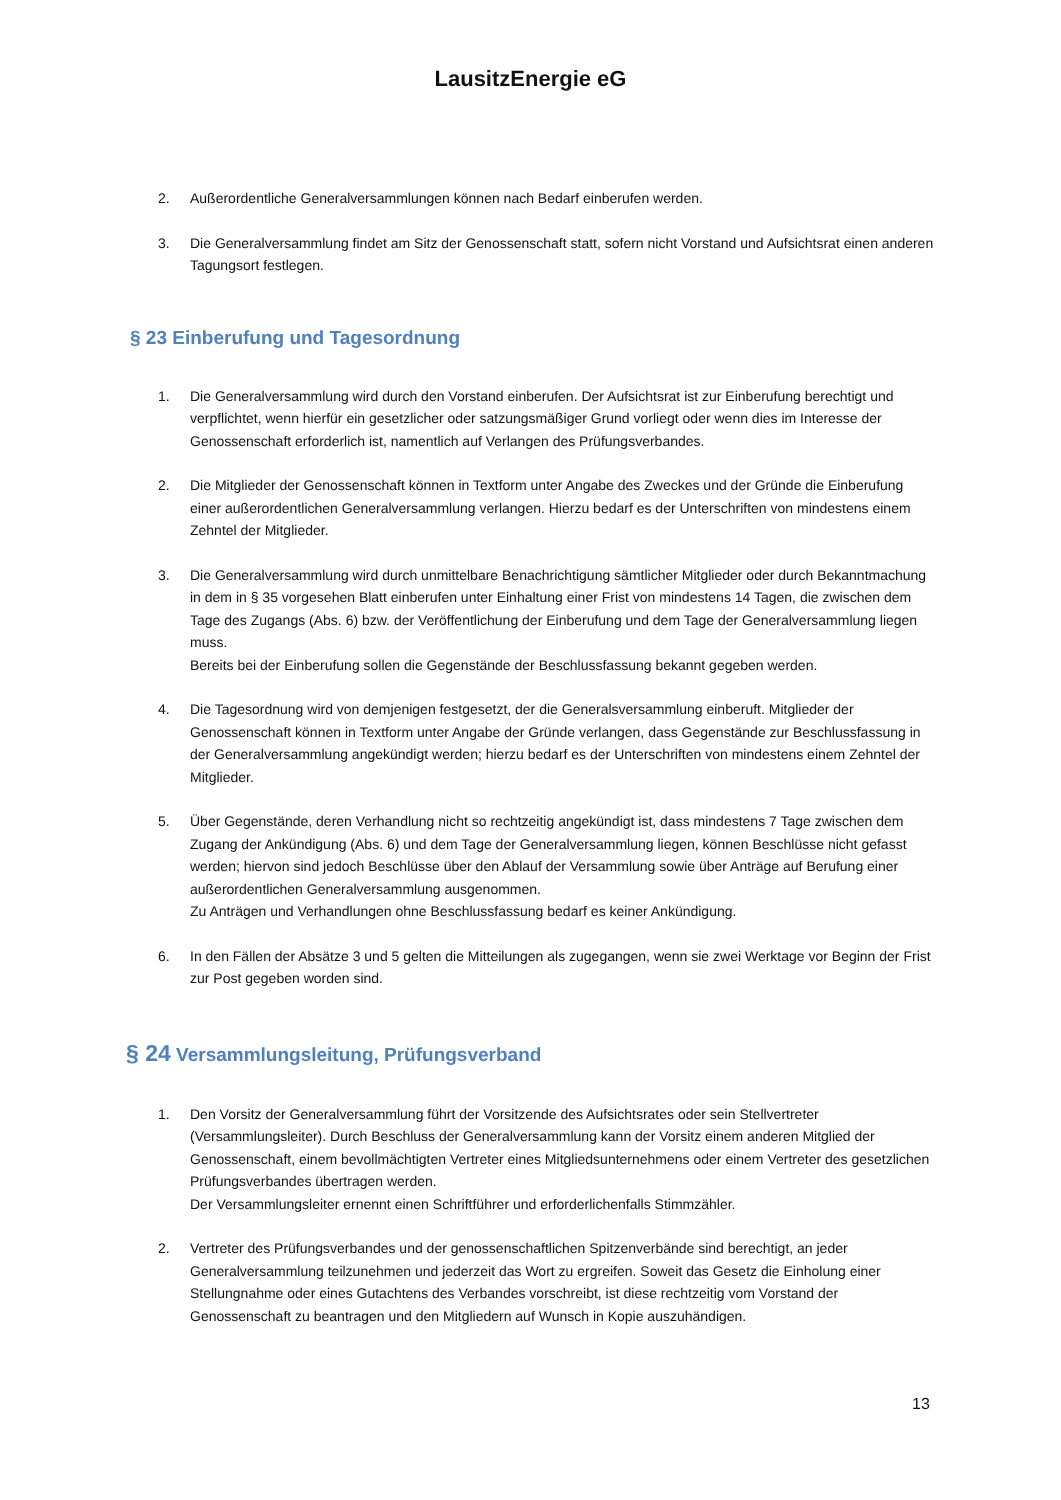LausitzEnergie eG
2. Außerordentliche Generalversammlungen können nach Bedarf einberufen werden.
3. Die Generalversammlung findet am Sitz der Genossenschaft statt, sofern nicht Vorstand und Aufsichtsrat einen anderen Tagungsort festlegen.
§ 23 Einberufung und Tagesordnung
1. Die Generalversammlung wird durch den Vorstand einberufen. Der Aufsichtsrat ist zur Einberufung berechtigt und verpflichtet, wenn hierfür ein gesetzlicher oder satzungsmäßiger Grund vorliegt oder wenn dies im Interesse der Genossenschaft erforderlich ist, namentlich auf Verlangen des Prüfungsverbandes.
2. Die Mitglieder der Genossenschaft können in Textform unter Angabe des Zweckes und der Gründe die Einberufung einer außerordentlichen Generalversammlung verlangen. Hierzu bedarf es der Unterschriften von mindestens einem Zehntel der Mitglieder.
3. Die Generalversammlung wird durch unmittelbare Benachrichtigung sämtlicher Mitglieder oder durch Bekanntmachung in dem in § 35 vorgesehen Blatt einberufen unter Einhaltung einer Frist von mindestens 14 Tagen, die zwischen dem Tage des Zugangs (Abs. 6) bzw. der Veröffentlichung der Einberufung und dem Tage der Generalversammlung liegen muss.
Bereits bei der Einberufung sollen die Gegenstände der Beschlussfassung bekannt gegeben werden.
4. Die Tagesordnung wird von demjenigen festgesetzt, der die Generalsversammlung einberuft. Mitglieder der Genossenschaft können in Textform unter Angabe der Gründe verlangen, dass Gegenstände zur Beschlussfassung in der Generalversammlung angekündigt werden; hierzu bedarf es der Unterschriften von mindestens einem Zehntel der Mitglieder.
5. Über Gegenstände, deren Verhandlung nicht so rechtzeitig angekündigt ist, dass mindestens 7 Tage zwischen dem Zugang der Ankündigung (Abs. 6) und dem Tage der Generalversammlung liegen, können Beschlüsse nicht gefasst werden; hiervon sind jedoch Beschlüsse über den Ablauf der Versammlung sowie über Anträge auf Berufung einer außerordentlichen Generalversammlung ausgenommen.
Zu Anträgen und Verhandlungen ohne Beschlussfassung bedarf es keiner Ankündigung.
6. In den Fällen der Absätze 3 und 5 gelten die Mitteilungen als zugegangen, wenn sie zwei Werktage vor Beginn der Frist zur Post gegeben worden sind.
§ 24 Versammlungsleitung, Prüfungsverband
1. Den Vorsitz der Generalversammlung führt der Vorsitzende des Aufsichtsrates oder sein Stellvertreter (Versammlungsleiter). Durch Beschluss der Generalversammlung kann der Vorsitz einem anderen Mitglied der Genossenschaft, einem bevollmächtigten Vertreter eines Mitgliedsunternehmens oder einem Vertreter des gesetzlichen Prüfungsverbandes übertragen werden.
Der Versammlungsleiter ernennt einen Schriftführer und erforderlichenfalls Stimmzähler.
2. Vertreter des Prüfungsverbandes und der genossenschaftlichen Spitzenverbände sind berechtigt, an jeder Generalversammlung teilzunehmen und jederzeit das Wort zu ergreifen. Soweit das Gesetz die Einholung einer Stellungnahme oder eines Gutachtens des Verbandes vorschreibt, ist diese rechtzeitig vom Vorstand der Genossenschaft zu beantragen und den Mitgliedern auf Wunsch in Kopie auszuhändigen.
13